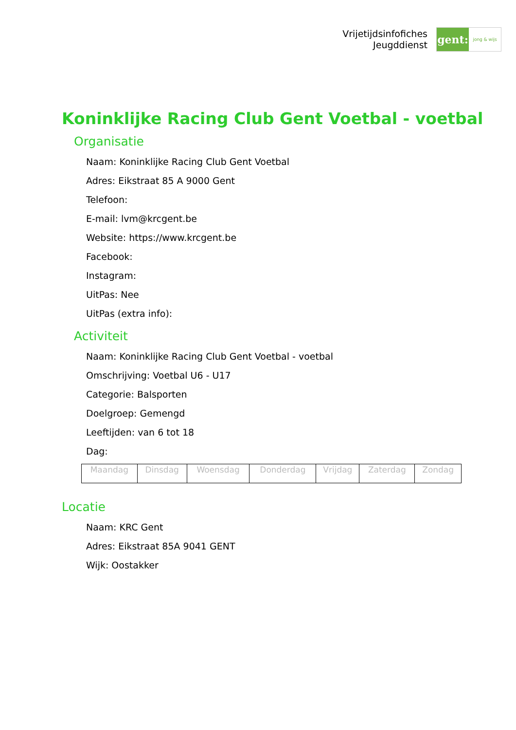Vrijetijdsinfofiches
Jeugddienst
gent:
jong & wijs
Koninklijke Racing Club Gent Voetbal - voetbal
Organisatie
Naam: Koninklijke Racing Club Gent Voetbal
Adres: Eikstraat 85 A 9000 Gent
Telefoon:
E-mail: lvm@krcgent.be
Website: https://www.krcgent.be
Facebook:
Instagram:
UitPas: Nee
UitPas (extra info):
Activiteit
Naam: Koninklijke Racing Club Gent Voetbal - voetbal
Omschrijving: Voetbal U6 - U17
Categorie: Balsporten
Doelgroep: Gemengd
Leeftijden: van 6 tot 18
Dag:
| Maandag | Dinsdag | Woensdag | Donderdag | Vrijdag | Zaterdag | Zondag |
Locatie
Naam: KRC Gent
Adres: Eikstraat 85A 9041 GENT
Wijk: Oostakker